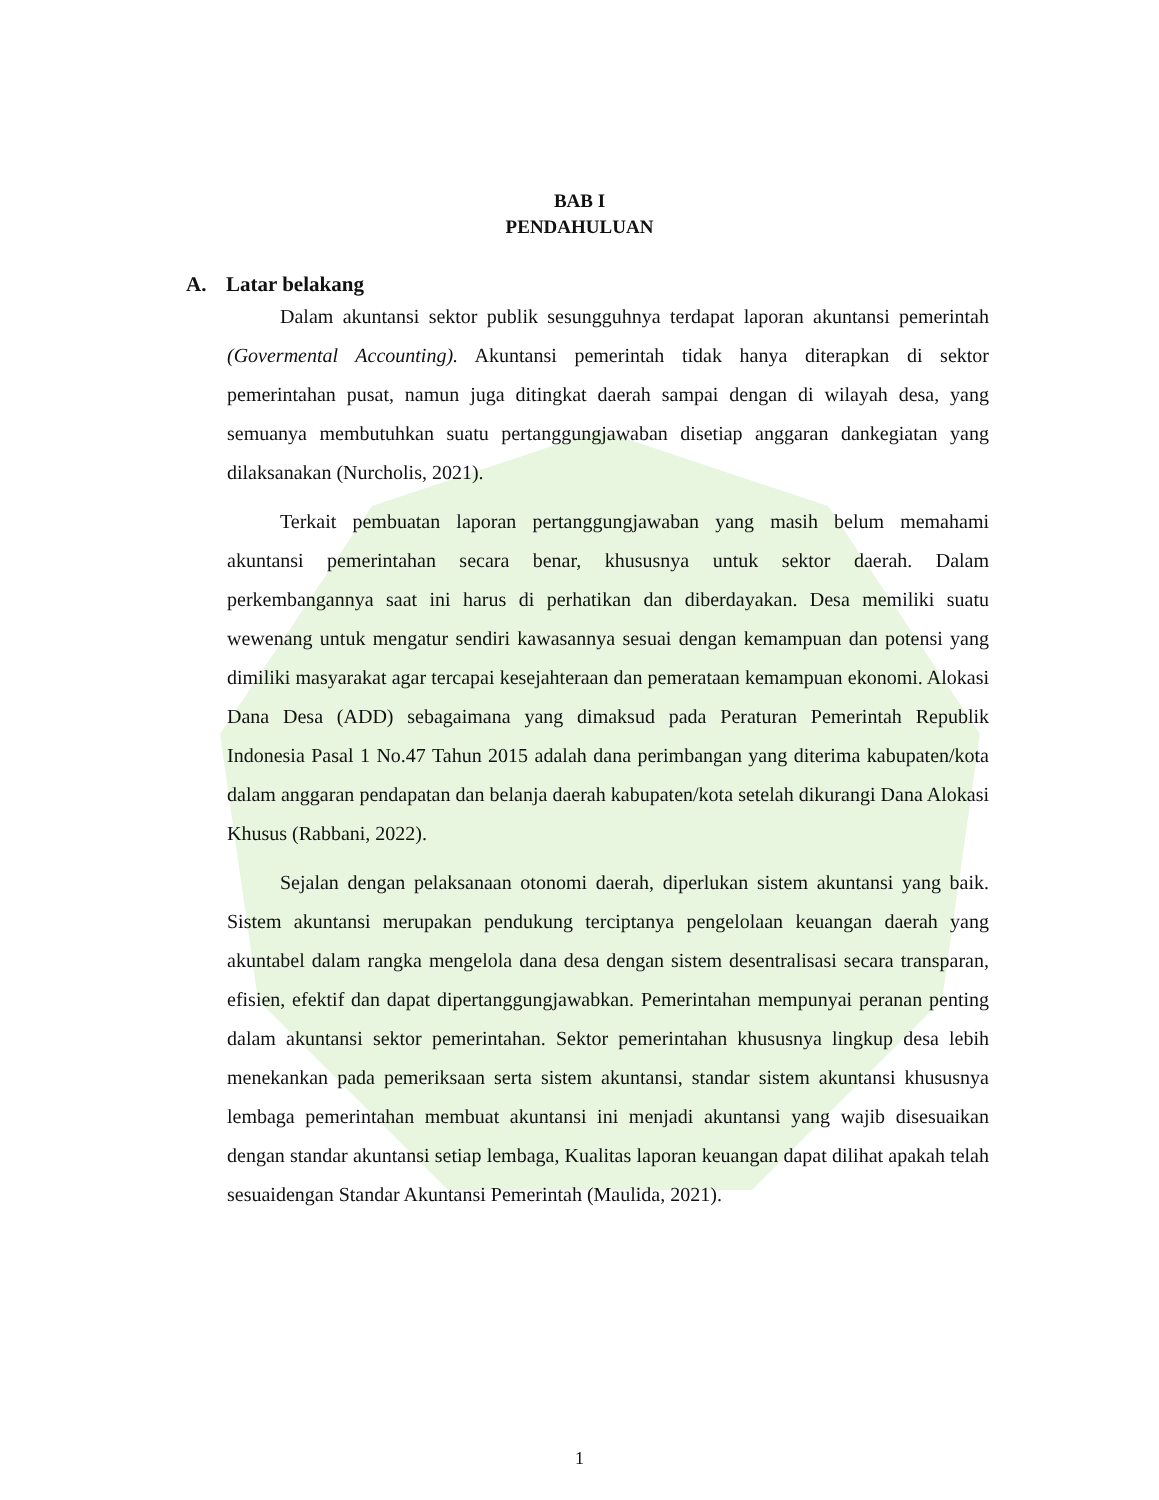BAB I
PENDAHULUAN
A. Latar belakang
Dalam akuntansi sektor publik sesungguhnya terdapat laporan akuntansi pemerintah (Govermental Accounting). Akuntansi pemerintah tidak hanya diterapkan di sektor pemerintahan pusat, namun juga ditingkat daerah sampai dengan di wilayah desa, yang semuanya membutuhkan suatu pertanggungjawaban disetiap anggaran dankegiatan yang dilaksanakan (Nurcholis, 2021).
Terkait pembuatan laporan pertanggungjawaban yang masih belum memahami akuntansi pemerintahan secara benar, khususnya untuk sektor daerah. Dalam perkembangannya saat ini harus di perhatikan dan diberdayakan. Desa memiliki suatu wewenang untuk mengatur sendiri kawasannya sesuai dengan kemampuan dan potensi yang dimiliki masyarakat agar tercapai kesejahteraan dan pemerataan kemampuan ekonomi. Alokasi Dana Desa (ADD) sebagaimana yang dimaksud pada Peraturan Pemerintah Republik Indonesia Pasal 1 No.47 Tahun 2015 adalah dana perimbangan yang diterima kabupaten/kota dalam anggaran pendapatan dan belanja daerah kabupaten/kota setelah dikurangi Dana Alokasi Khusus (Rabbani, 2022).
Sejalan dengan pelaksanaan otonomi daerah, diperlukan sistem akuntansi yang baik. Sistem akuntansi merupakan pendukung terciptanya pengelolaan keuangan daerah yang akuntabel dalam rangka mengelola dana desa dengan sistem desentralisasi secara transparan, efisien, efektif dan dapat dipertanggungjawabkan. Pemerintahan mempunyai peranan penting dalam akuntansi sektor pemerintahan. Sektor pemerintahan khususnya lingkup desa lebih menekankan pada pemeriksaan serta sistem akuntansi, standar sistem akuntansi khususnya lembaga pemerintahan membuat akuntansi ini menjadi akuntansi yang wajib disesuaikan dengan standar akuntansi setiap lembaga, Kualitas laporan keuangan dapat dilihat apakah telah sesuaidengan Standar Akuntansi Pemerintah (Maulida, 2021).
1